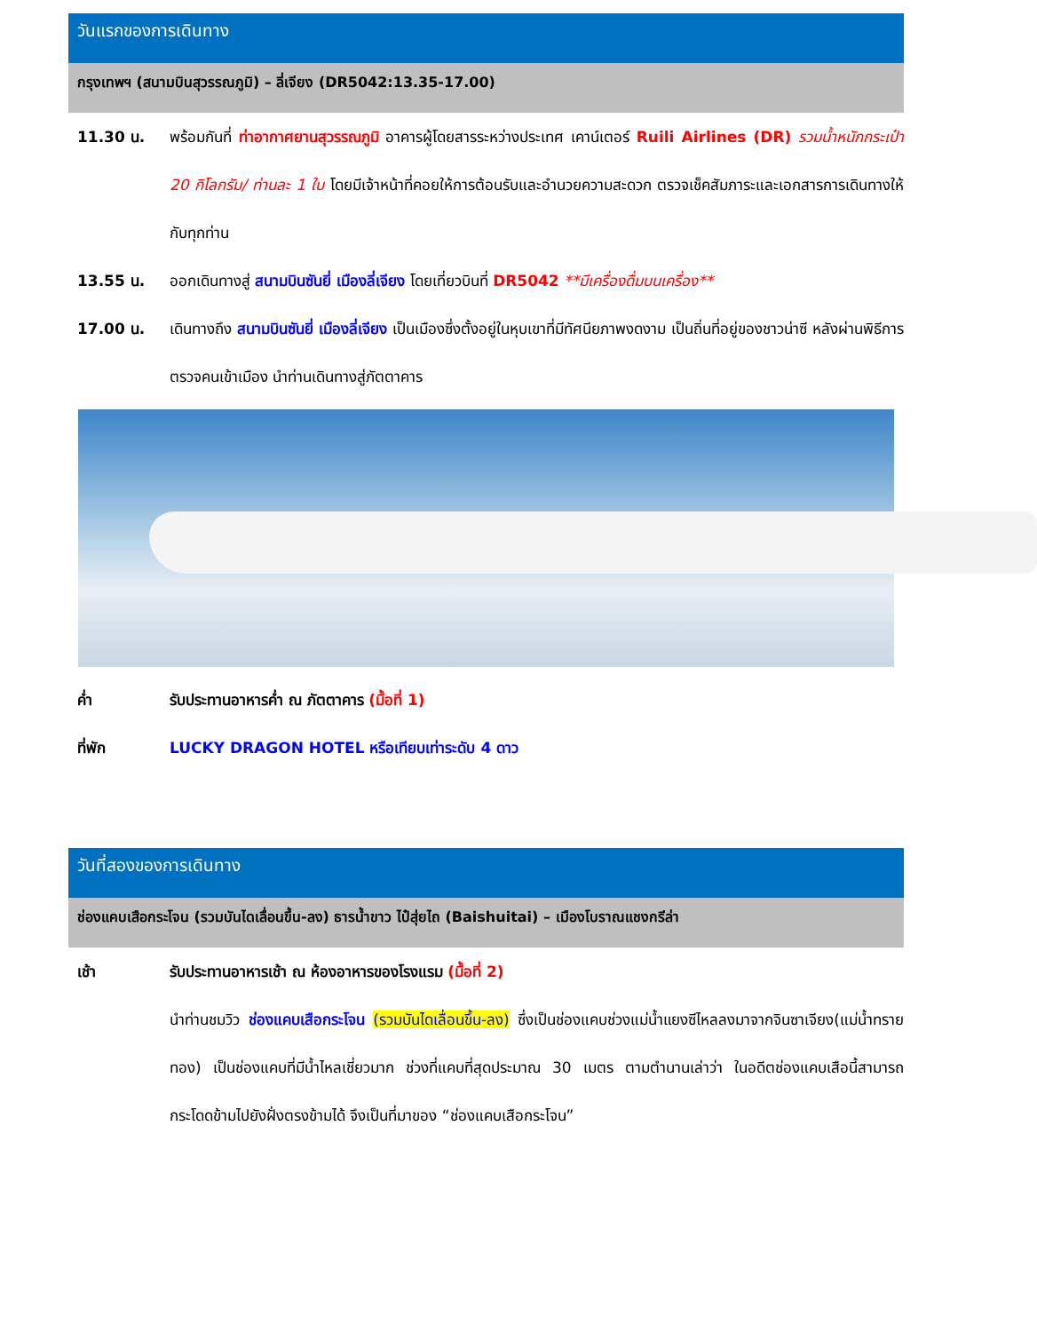วันแรกของการเดินทาง
กรุงเทพฯ (สนามบินสุวรรณภูมิ) – ลี่เจียง (DR5042:13.35-17.00)
11.30 น. พร้อมกันที่ ท่าอากาศยานสุวรรณภูมิ อาคารผู้โดยสารระหว่างประเทศ เคาน์เตอร์ Ruili Airlines (DR) รวมน้ำหนักกระเป๋า 20 กิโลกรัม/ ท่านละ 1 ใบ โดยมีเจ้าหน้าที่คอยให้การต้อนรับและอำนวยความสะดวก ตรวจเช็คสัมภาระและเอกสารการเดินทางให้กับทุกท่าน
13.55 น. ออกเดินทางสู่ สนามบินซันยี่ เมืองลี่เจียง โดยเที่ยวบินที่ DR5042 **มีเครื่องดื่มบนเครื่อง**
17.00 น. เดินทางถึง สนามบินซันยี่ เมืองลี่เจียง เป็นเมืองซึ่งตั้งอยู่ในหุบเขาที่มีทัศนียภาพงดงาม เป็นถิ่นที่อยู่ของชาวน่าซี หลังผ่านพิธีการตรวจคนเข้าเมือง นำท่านเดินทางสู่ภัตตาคาร
ค่ำ รับประทานอาหารค่ำ ณ ภัตตาคาร (มื้อที่ 1)
ที่พัก LUCKY DRAGON HOTEL หรือเทียบเท่าระดับ 4 ดาว
วันที่สองของการเดินทาง
ช่องแคบเสือกระโจน (รวมบันไดเลื่อนขึ้น-ลง) ธารน้ำขาว ไป๋สุ่ยไถ (Baishuitai) – เมืองโบราณแชงกรีล่า
เช้า รับประทานอาหารเช้า ณ ห้องอาหารของโรงแรม (มื้อที่ 2)
นำท่านชมวิว ช่องแคบเสือกระโจน (รวมบันไดเลื่อนขึ้น-ลง) ซึ่งเป็นช่องแคบช่วงแม่น้ำแยงซีไหลลงมาจากจินซาเจียง(แม่น้ำทรายทอง) เป็นช่องแคบที่มีน้ำไหลเชี่ยวมาก ช่วงที่แคบที่สุดประมาณ 30 เมตร ตามตำนานเล่าว่า ในอดีตช่องแคบเสือนี้สามารถกระโดดข้ามไปยังฝั่งตรงข้ามได้ จึงเป็นที่มาของ “ช่องแคบเสือกระโจน”